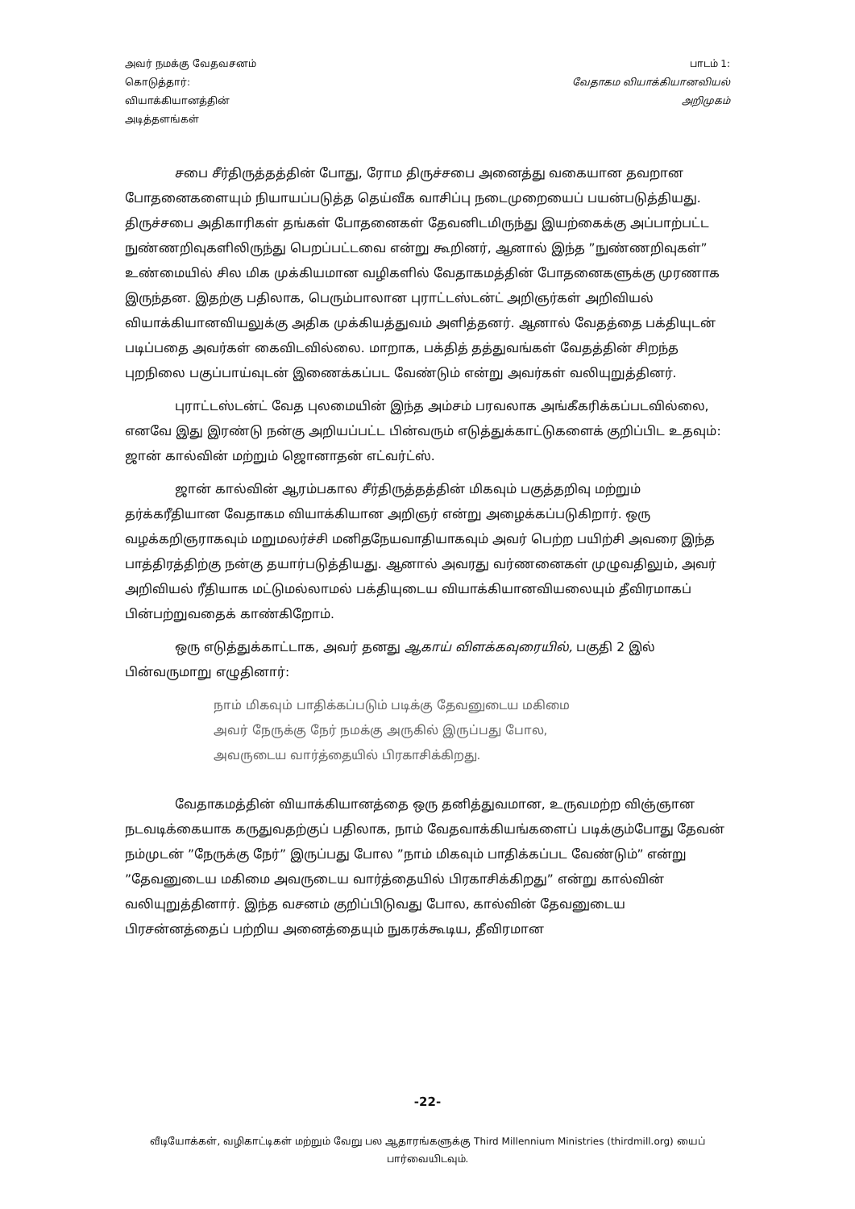அவர் நமக்கு வேதவசனம்
கொடுத்தார்:
வியாக்கியானத்தின்
அடித்தளங்கள்
பாடம் 1:
வேதாகம வியாக்கியானவியல்
அறிமுகம்
சபை சீர்திருத்தத்தின் போது, ரோம திருச்சபை அனைத்து வகையான தவறான போதனைகளையும் நியாயப்படுத்த தெய்வீக வாசிப்பு நடைமுறையைப் பயன்படுத்தியது. திருச்சபை அதிகாரிகள் தங்கள் போதனைகள் தேவனிடமிருந்து இயற்கைக்கு அப்பாற்பட்ட நுண்ணறிவுகளிலிருந்து பெறப்பட்டவை என்று கூறினர், ஆனால் இந்த ”நுண்ணறிவுகள்” உண்மையில் சில மிக முக்கியமான வழிகளில் வேதாகமத்தின் போதனைகளுக்கு முரணாக இருந்தன. இதற்கு பதிலாக, பெரும்பாலான புராட்டஸ்டன்ட் அறிஞர்கள் அறிவியல் வியாக்கியானவியலுக்கு அதிக முக்கியத்துவம் அளித்தனர். ஆனால் வேதத்தை பக்தியுடன் படிப்பதை அவர்கள் கைவிடவில்லை. மாறாக, பக்தித் தத்துவங்கள் வேதத்தின் சிறந்த புறநிலை பகுப்பாய்வுடன் இணைக்கப்பட வேண்டும் என்று அவர்கள் வலியுறுத்தினர்.
புராட்டஸ்டன்ட் வேத புலமையின் இந்த அம்சம் பரவலாக அங்கீகரிக்கப்படவில்லை, எனவே இது இரண்டு நன்கு அறியப்பட்ட பின்வரும் எடுத்துக்காட்டுகளைக் குறிப்பிட உதவும்: ஜான் கால்வின் மற்றும் ஜொனாதன் எட்வர்ட்ஸ்.
ஜான் கால்வின் ஆரம்பகால சீர்திருத்தத்தின் மிகவும் பகுத்தறிவு மற்றும் தர்க்கரீதியான வேதாகம வியாக்கியான அறிஞர் என்று அழைக்கப்படுகிறார். ஒரு வழக்கறிஞராகவும் மறுமலர்ச்சி மனிதநேயவாதியாகவும் அவர் பெற்ற பயிற்சி அவரை இந்த பாத்திரத்திற்கு நன்கு தயார்படுத்தியது. ஆனால் அவரது வர்ணனைகள் முழுவதிலும், அவர் அறிவியல் ரீதியாக மட்டுமல்லாமல் பக்தியுடைய வியாக்கியானவியலையும் தீவிரமாகப் பின்பற்றுவதைக் காண்கிறோம்.
ஒரு எடுத்துக்காட்டாக, அவர் தனது ஆகாய் விளக்கவுரையில், பகுதி 2 இல் பின்வருமாறு எழுதினார்:
நாம் மிகவும் பாதிக்கப்படும் படிக்கு தேவனுடைய மகிமை
அவர் நேருக்கு நேர் நமக்கு அருகில் இருப்பது போல,
அவருடைய வார்த்தையில் பிரகாசிக்கிறது.
வேதாகமத்தின் வியாக்கியானத்தை ஒரு தனித்துவமான, உருவமற்ற விஞ்ஞான நடவடிக்கையாக கருதுவதற்குப் பதிலாக, நாம் வேதவாக்கியங்களைப் படிக்கும்போது தேவன் நம்முடன் ”நேருக்கு நேர்” இருப்பது போல ”நாம் மிகவும் பாதிக்கப்பட வேண்டும்” என்று ”தேவனுடைய மகிமை அவருடைய வார்த்தையில் பிரகாசிக்கிறது” என்று கால்வின் வலியுறுத்தினார். இந்த வசனம் குறிப்பிடுவது போல, கால்வின் தேவனுடைய பிரசன்னத்தைப் பற்றிய அனைத்தையும் நுகரக்கூடிய, தீவிரமான
-22-
வீடியோக்கள், வழிகாட்டிகள் மற்றும் வேறு பல ஆதாரங்களுக்கு Third Millennium Ministries (thirdmill.org) யைப் பார்வையிடவும்.